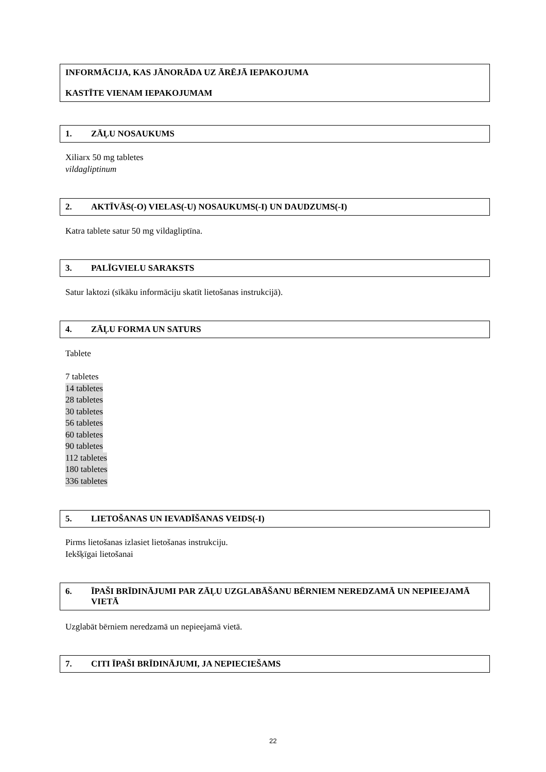INFORMĀCIJA, KAS JĀNORĀDA UZ ĀRĒJĀ IEPAKOJUMA
KASTĪTE VIENAM IEPAKOJUMAM
1. ZĀĻU NOSAUKUMS
Xiliarx 50 mg tabletes
vildagliptinum
2. AKTĪVĀS(-O) VIELAS(-U) NOSAUKUMS(-I) UN DAUDZUMS(-I)
Katra tablete satur 50 mg vildagliptīna.
3. PALĪGVIELU SARAKSTS
Satur laktozi (sīkāku informāciju skatīt lietošanas instrukcijā).
4. ZĀĻU FORMA UN SATURS
Tablete
7 tabletes
14 tabletes
28 tabletes
30 tabletes
56 tabletes
60 tabletes
90 tabletes
112 tabletes
180 tabletes
336 tabletes
5. LIETOŠANAS UN IEVADĪŠANAS VEIDS(-I)
Pirms lietošanas izlasiet lietošanas instrukciju.
Iekšķīgai lietošanai
6. ĪPAŠI BRĪDINĀJUMI PAR ZĀĻU UZGLABĀŠANU BĒRNIEM NEREDZAMĀ UN NEPIEEJAMĀ VIETĀ
Uzglabāt bērniem neredzamā un nepieejamā vietā.
7. CITI ĪPAŠI BRĪDINĀJUMI, JA NEPIECIEŠAMS
22